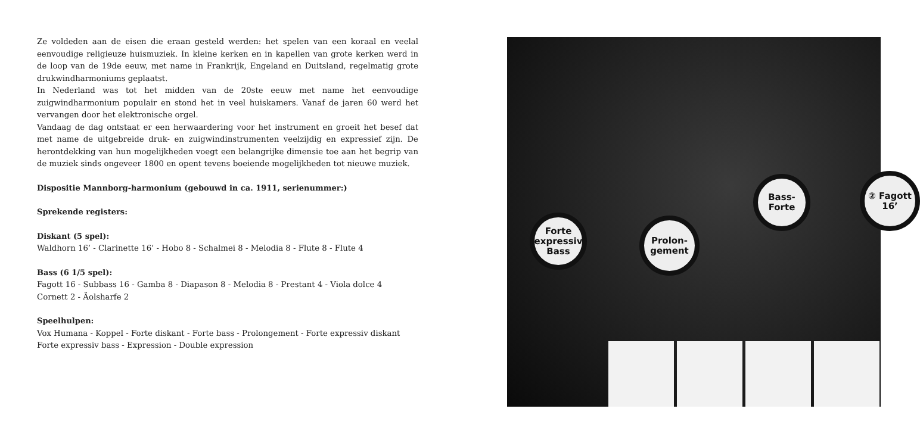Ze voldeden aan de eisen die eraan gesteld werden: het spelen van een koraal en veelal eenvoudige religieuze huismuziek. In kleine kerken en in kapellen van grote kerken werd in de loop van de 19de eeuw, met name in Frankrijk, Engeland en Duitsland, regelmatig grote drukwindharmoniums geplaatst.
In Nederland was tot het midden van de 20ste eeuw met name het eenvoudige zuigwindharmonium populair en stond het in veel huiskamers. Vanaf de jaren 60 werd het vervangen door het elektronische orgel.
Vandaag de dag ontstaat er een herwaardering voor het instrument en groeit het besef dat met name de uitgebreide druk- en zuigwindinstrumenten veelzijdig en expressief zijn. De herontdekking van hun mogelijkheden voegt een belangrijke dimensie toe aan het begrip van de muziek sinds ongeveer 1800 en opent tevens boeiende mogelijkheden tot nieuwe muziek.
Dispositie Mannborg-harmonium (gebouwd in ca. 1911, serienummer:)
Sprekende registers:
Diskant (5 spel):
Waldhorn 16’ - Clarinette 16’ - Hobo 8 - Schalmei 8 - Melodia 8 - Flute 8 - Flute 4
Bass (6 1/5 spel):
Fagott 16 - Subbass 16 - Gamba 8 - Diapason 8 - Melodia 8 - Prestant 4 - Viola dolce 4
Cornett 2 - Äolsharfe 2
Speelhulpen:
Vox Humana - Koppel - Forte diskant - Forte bass - Prolongement - Forte expressiv diskant
Forte expressiv bass - Expression - Double expression
Forte expressiv Bass
Prolon- gement
Bass- Forte
② Fagott 16’